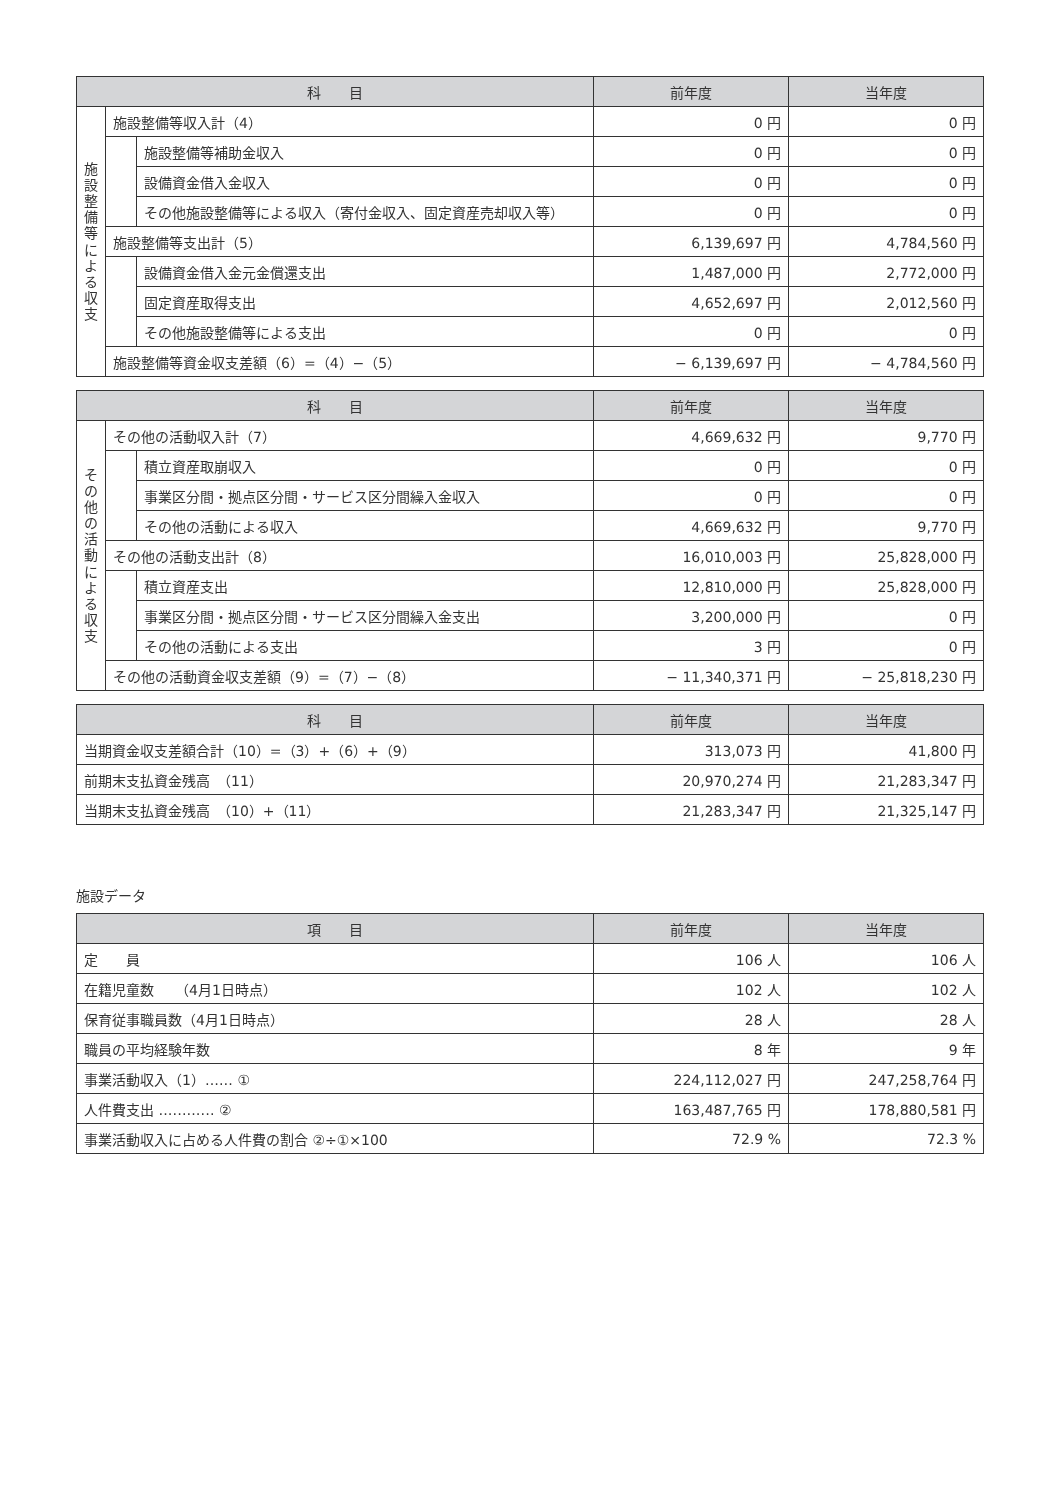| 科 目 | | | 前年度 | 当年度 |
| --- | --- | --- | --- | --- |
| 施 設 整 備 等 に よ る 収 支 | 施設整備等収入計（4） | | 0 円 | 0 円 |
| | | 施設整備等補助金収入 | 0 円 | 0 円 |
| | | 設備資金借入金収入 | 0 円 | 0 円 |
| | | その他施設整備等による収入（寄付金収入、固定資産売却収入等） | 0 円 | 0 円 |
| | 施設整備等支出計（5） | | 6,139,697 円 | 4,784,560 円 |
| | | 設備資金借入金元金償還支出 | 1,487,000 円 | 2,772,000 円 |
| | | 固定資産取得支出 | 4,652,697 円 | 2,012,560 円 |
| | | その他施設整備等による支出 | 0 円 | 0 円 |
| | 施設整備等資金収支差額（6）=（4）−（5） | | − 6,139,697 円 | − 4,784,560 円 |
| 科 目 | | | 前年度 | 当年度 |
| --- | --- | --- | --- | --- |
| そ の 他 の 活 動 に よ る 収 支 | その他の活動収入計（7） | | 4,669,632 円 | 9,770 円 |
| | | 積立資産取崩収入 | 0 円 | 0 円 |
| | | 事業区分間・拠点区分間・サービス区分間繰入金収入 | 0 円 | 0 円 |
| | | その他の活動による収入 | 4,669,632 円 | 9,770 円 |
| | その他の活動支出計（8） | | 16,010,003 円 | 25,828,000 円 |
| | | 積立資産支出 | 12,810,000 円 | 25,828,000 円 |
| | | 事業区分間・拠点区分間・サービス区分間繰入金支出 | 3,200,000 円 | 0 円 |
| | | その他の活動による支出 | 3 円 | 0 円 |
| | その他の活動資金収支差額（9）=（7）−（8） | | − 11,340,371 円 | − 25,818,230 円 |
| 科 目 | 前年度 | 当年度 |
| --- | --- | --- |
| 当期資金収支差額合計（10）=（3）+（6）+（9） | 313,073 円 | 41,800 円 |
| 前期末支払資金残高 （11） | 20,970,274 円 | 21,283,347 円 |
| 当期末支払資金残高 （10）+（11） | 21,283,347 円 | 21,325,147 円 |
施設データ
| 項 目 | 前年度 | 当年度 |
| --- | --- | --- |
| 定 員 | 106 人 | 106 人 |
| 在籍児童数 （4月1日時点） | 102 人 | 102 人 |
| 保育従事職員数（4月1日時点） | 28 人 | 28 人 |
| 職員の平均経験年数 | 8 年 | 9 年 |
| 事業活動収入（1）‥‥‥ ① | 224,112,027 円 | 247,258,764 円 |
| 人件費支出 ‥‥‥‥‥‥ ② | 163,487,765 円 | 178,880,581 円 |
| 事業活動収入に占める人件費の割合 ②÷①×100 | 72.9 % | 72.3 % |